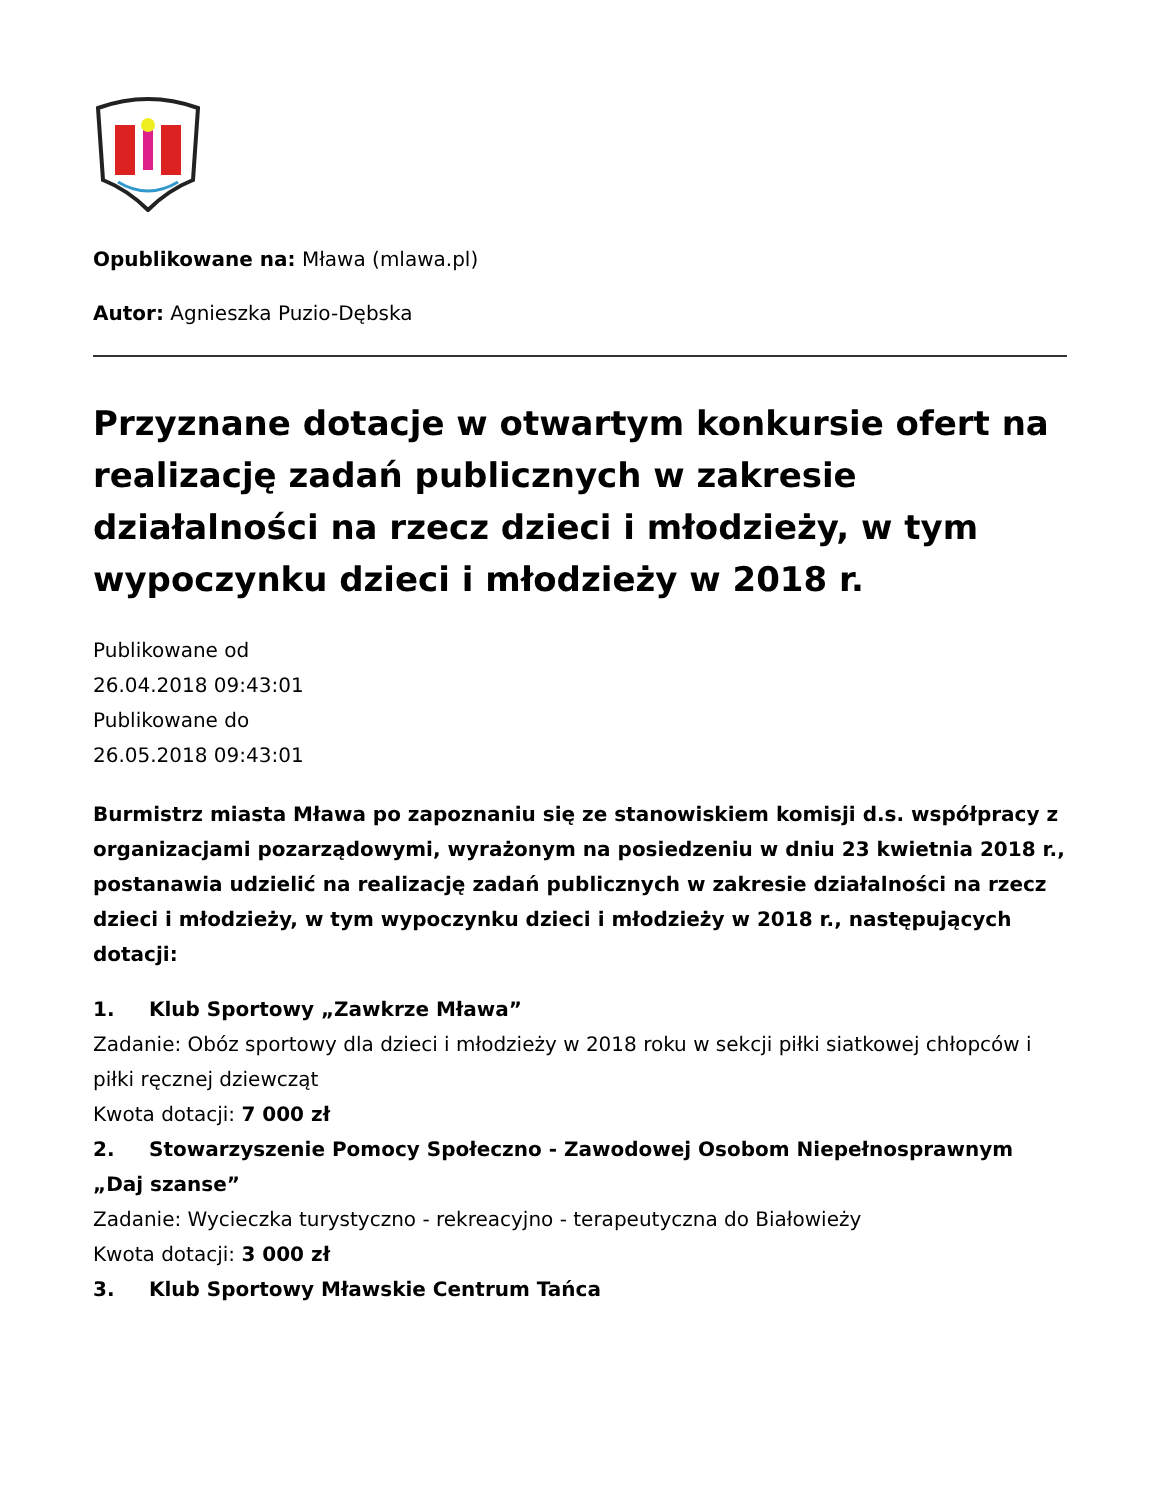Opublikowane na: Mława (mlawa.pl)
Autor: Agnieszka Puzio-Dębska
Przyznane dotacje w otwartym konkursie ofert na realizację zadań publicznych w zakresie działalności na rzecz dzieci i młodzieży, w tym wypoczynku dzieci i młodzieży w 2018 r.
Publikowane od
26.04.2018 09:43:01
Publikowane do
26.05.2018 09:43:01
Burmistrz miasta Mława po zapoznaniu się ze stanowiskiem komisji d.s. współpracy z organizacjami pozarządowymi, wyrażonym na posiedzeniu w dniu 23 kwietnia 2018 r., postanawia udzielić na realizację zadań publicznych w zakresie działalności na rzecz dzieci i młodzieży, w tym wypoczynku dzieci i młodzieży w 2018 r., następujących dotacji:
1. Klub Sportowy „Zawkrze Mława”
Zadanie: Obóz sportowy dla dzieci i młodzieży w 2018 roku w sekcji piłki siatkowej chłopców i piłki ręcznej dziewcząt
Kwota dotacji: 7 000 zł
2. Stowarzyszenie Pomocy Społeczno - Zawodowej Osobom Niepełnosprawnym „Daj szanse”
Zadanie: Wycieczka turystyczno - rekreacyjno - terapeutyczna do Białowieży
Kwota dotacji: 3 000 zł
3. Klub Sportowy Mławskie Centrum Tańca